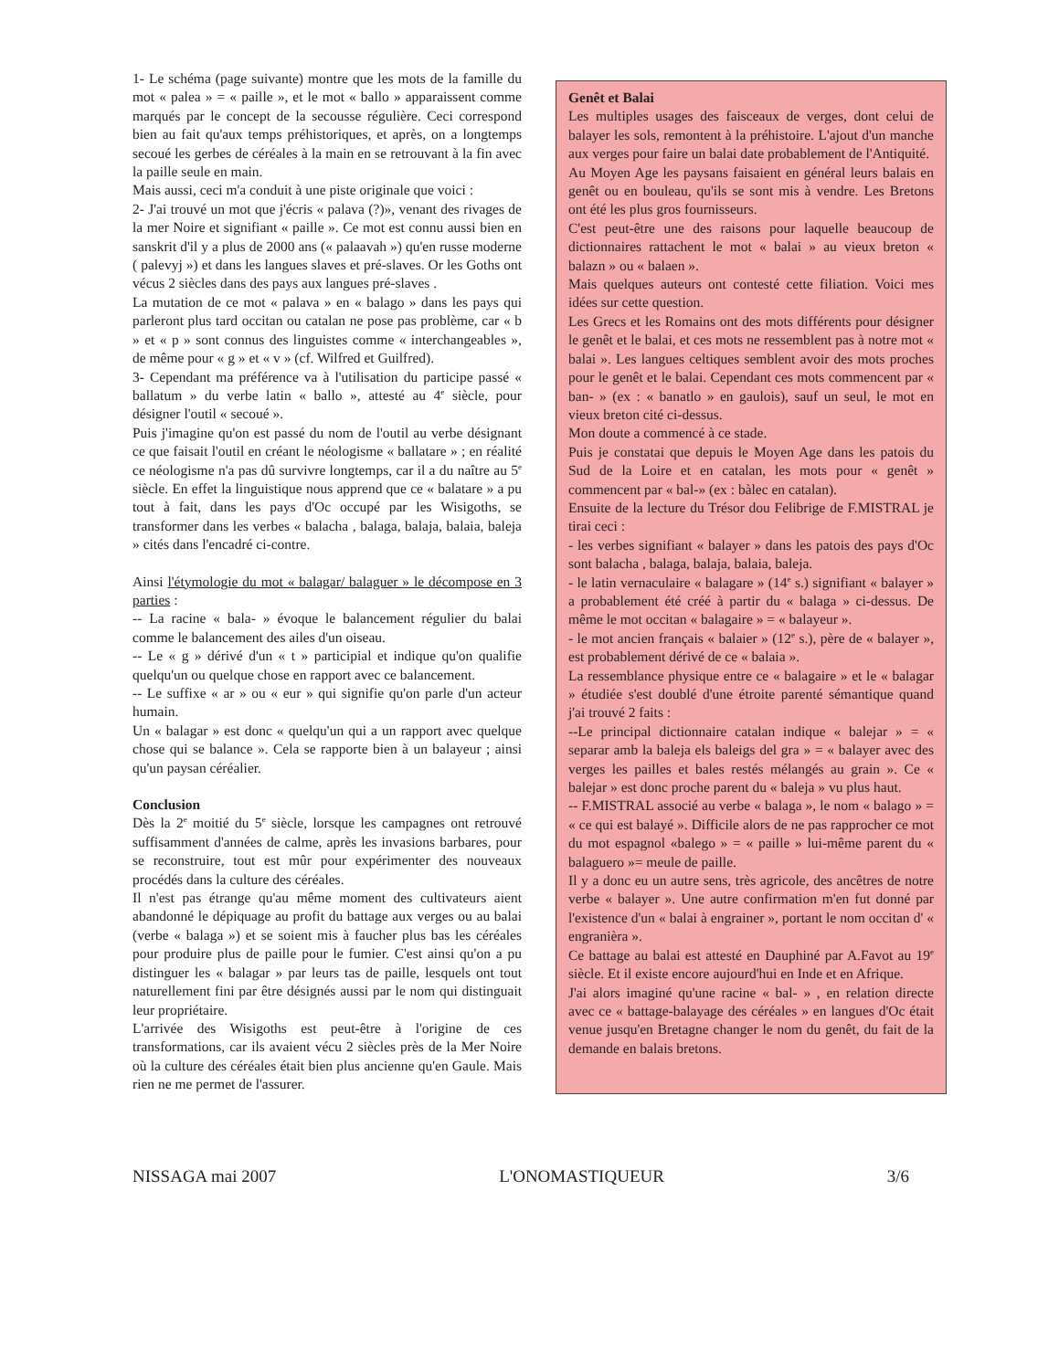1- Le schéma (page suivante) montre que les mots de la famille du mot « palea » = « paille », et le mot « ballo » apparaissent comme marqués par le concept de la secousse régulière. Ceci correspond bien au fait qu'aux temps préhistoriques, et après, on a longtemps secoué les gerbes de céréales à la main en se retrouvant à la fin avec la paille seule en main.
Mais aussi, ceci m'a conduit à une piste originale que voici :
2- J'ai trouvé un mot que j'écris « palava (?)», venant des rivages de la mer Noire et signifiant « paille ». Ce mot est connu aussi bien en sanskrit d'il y a plus de 2000 ans (« palaavah ») qu'en russe moderne ( palevyj ») et dans les langues slaves et pré-slaves. Or les Goths ont vécus 2 siècles dans des pays aux langues pré-slaves .
La mutation de ce mot « palava » en « balago » dans les pays qui parleront plus tard occitan ou catalan ne pose pas problème, car « b » et « p » sont connus des linguistes comme « interchangeables », de même pour « g » et « v » (cf. Wilfred et Guilfred).
3- Cependant ma préférence va à l'utilisation du participe passé « ballatum » du verbe latin « ballo », attesté au 4<sup>e</sup> siècle, pour désigner l'outil « secoué ».
Puis j'imagine qu'on est passé du nom de l'outil au verbe désignant ce que faisait l'outil en créant le néologisme « ballatare » ; en réalité ce néologisme n'a pas dû survivre longtemps, car il a du naître au 5<sup>e</sup> siècle. En effet la linguistique nous apprend que ce « balatare » a pu tout à fait, dans les pays d'Oc occupé par les Wisigoths, se transformer dans les verbes « balacha , balaga, balaja, balaia, baleja » cités dans l'encadré ci-contre.
Ainsi l'étymologie du mot « balagar/ balaguer » le décompose en 3 parties :
-- La racine « bala- » évoque le balancement régulier du balai comme le balancement des ailes d'un oiseau.
-- Le « g » dérivé d'un « t » participial et indique qu'on qualifie quelqu'un ou quelque chose en rapport avec ce balancement.
-- Le suffixe « ar » ou « eur » qui signifie qu'on parle d'un acteur humain.
Un « balagar » est donc « quelqu'un qui a un rapport avec quelque chose qui se balance ». Cela se rapporte bien à un balayeur ; ainsi qu'un paysan céréalier.
Conclusion
Dès la 2<sup>e</sup> moitié du 5<sup>e</sup> siècle, lorsque les campagnes ont retrouvé suffisamment d'années de calme, après les invasions barbares, pour se reconstruire, tout est mûr pour expérimenter des nouveaux procédés dans la culture des céréales.
Il n'est pas étrange qu'au même moment des cultivateurs aient abandonné le dépiquage au profit du battage aux verges ou au balai (verbe « balaga ») et se soient mis à faucher plus bas les céréales pour produire plus de paille pour le fumier. C'est ainsi qu'on a pu distinguer les « balagar » par leurs tas de paille, lesquels ont tout naturellement fini par être désignés aussi par le nom qui distinguait leur propriétaire.
L'arrivée des Wisigoths est peut-être à l'origine de ces transformations, car ils avaient vécu 2 siècles près de la Mer Noire où la culture des céréales était bien plus ancienne qu'en Gaule. Mais rien ne me permet de l'assurer.
Genêt et Balai
Les multiples usages des faisceaux de verges, dont celui de balayer les sols, remontent à la préhistoire. L'ajout d'un manche aux verges pour faire un balai date probablement de l'Antiquité.
Au Moyen Age les paysans faisaient en général leurs balais en genêt ou en bouleau, qu'ils se sont mis à vendre. Les Bretons ont été les plus gros fournisseurs.
C'est peut-être une des raisons pour laquelle beaucoup de dictionnaires rattachent le mot « balai » au vieux breton « balazn » ou « balaen ».
Mais quelques auteurs ont contesté cette filiation. Voici mes idées sur cette question.
Les Grecs et les Romains ont des mots différents pour désigner le genêt et le balai, et ces mots ne ressemblent pas à notre mot « balai ». Les langues celtiques semblent avoir des mots proches pour le genêt et le balai. Cependant ces mots commencent par « ban- » (ex : « banatlo » en gaulois), sauf un seul, le mot en vieux breton cité ci-dessus.
Mon doute a commencé à ce stade.
Puis je constatai que depuis le Moyen Age dans les patois du Sud de la Loire et en catalan, les mots pour « genêt » commencent par « bal-» (ex : bàlec en catalan).
Ensuite de la lecture du Trésor dou Felibrige de F.MISTRAL je tirai ceci :
- les verbes signifiant « balayer » dans les patois des pays d'Oc sont balacha , balaga, balaja, balaia, baleja.
- le latin vernaculaire « balagare » (14<sup>e</sup> s.) signifiant « balayer » a probablement été créé à partir du « balaga » ci-dessus. De même le mot occitan « balagaire » = « balayeur ».
- le mot ancien français « balaier » (12<sup>e</sup> s.), père de « balayer », est probablement dérivé de ce « balaia ».
La ressemblance physique entre ce « balagaire » et le « balagar » étudiée s'est doublé d'une étroite parenté sémantique quand j'ai trouvé 2 faits :
--Le principal dictionnaire catalan indique « balejar » = « separar amb la baleja els baleigs del gra » = « balayer avec des verges les pailles et bales restés mélangés au grain ». Ce « balejar » est donc proche parent du « baleja » vu plus haut.
-- F.MISTRAL associé au verbe « balaga », le nom « balago » = « ce qui est balayé ». Difficile alors de ne pas rapprocher ce mot du mot espagnol «balego » = « paille » lui-même parent du « balaguero »= meule de paille.
Il y a donc eu un autre sens, très agricole, des ancêtres de notre verbe « balayer ». Une autre confirmation m'en fut donné par l'existence d'un « balai à engrainer », portant le nom occitan d' « engranièra ».
Ce battage au balai est attesté en Dauphiné par A.Favot au 19<sup>e</sup> siècle. Et il existe encore aujourd'hui en Inde et en Afrique.
J'ai alors imaginé qu'une racine « bal- » , en relation directe avec ce « battage-balayage des céréales » en langues d'Oc était venue jusqu'en Bretagne changer le nom du genêt, du fait de la demande en balais bretons.
NISSAGA mai 2007 L'ONOMASTIQUEUR 3/6